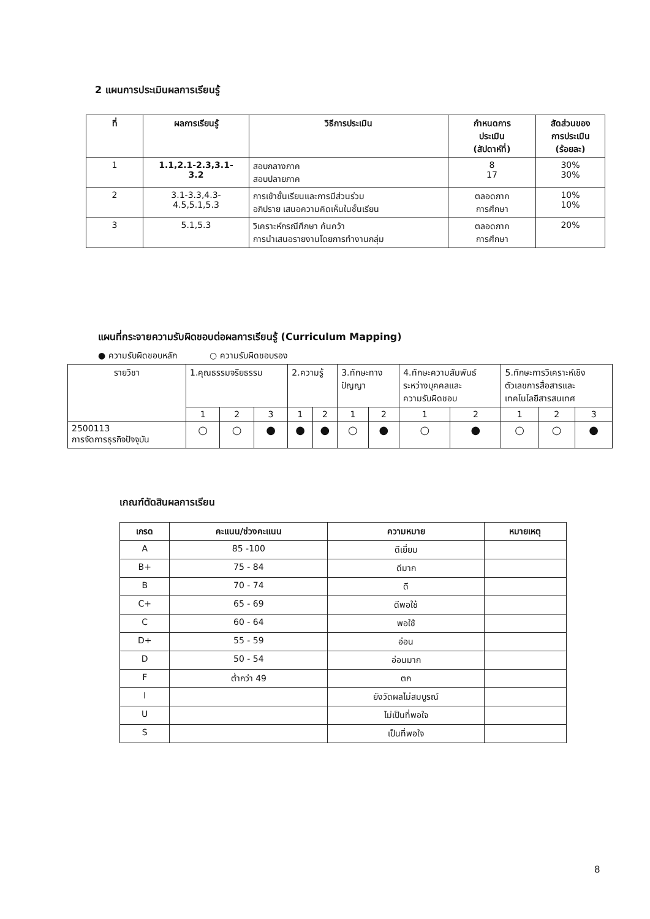2 แผนการประเมินผลการเรียนรู้
| ที่ | ผลการเรียนรู้ | วิธีการประเมิน | กำหนดการ ประเมิน (สัปดาห์ที่) | สัดส่วนของ การประเมิน (ร้อยละ) |
| --- | --- | --- | --- | --- |
| 1 | 1.1,2.1-2.3,3.1- 3.2 | สอบกลางภาค สอบปลายภาค | 8 17 | 30% 30% |
| 2 | 3.1-3.3,4.3- 4.5,5.1,5.3 | การเข้าชั้นเรียนและการมีส่วนร่วม อภิปราย เสนอความคิดเห็นในชั้นเรียน | ตลอดภาค การศึกษา | 10% 10% |
| 3 | 5.1,5.3 | วิเคราะห์กรณีศึกษา ค้นคว้า การนำเสนอรายงานโดยการทำงานกลุ่ม | ตลอดภาค การศึกษา | 20% |
แผนที่กระจายความรับผิดชอบต่อผลการเรียนรู้ (Curriculum Mapping)
● ความรับผิดชอบหลัก ○ ความรับผิดชอบรอง
| รายวิชา | 1.คุณธรรมจริยธรรม | | | 2.ความรู้ | | 3.ทักษะทาง ปัญญา | | 4.ทักษะความสัมพันธ์ ระหว่างบุคคลและ ความรับผิดชอบ | | 5.ทักษะการวิเคราะห์เชิง ตัวเลขการสื่อสารและ เทคโนโลยีสารสนเทศ | | |
| | 1 | 2 | 3 | 1 | 2 | 1 | 2 | 1 | 2 | 1 | 2 | 3 |
| 2500113 การจัดการธุรกิจปัจจุบัน | ○ | ○ | ● | ● | ● | ○ | ● | ○ | ● | ○ | ○ | ● |
เกณฑ์ตัดสินผลการเรียน
| เกรด | คะแนน/ช่วงคะแนน | ความหมาย | หมายเหตุ |
| --- | --- | --- | --- |
| A | 85 -100 | ดีเยี่ยม | |
| B+ | 75 - 84 | ดีมาก | |
| B | 70 - 74 | ดี | |
| C+ | 65 - 69 | ดีพอใช้ | |
| C | 60 - 64 | พอใช้ | |
| D+ | 55 - 59 | อ่อน | |
| D | 50 - 54 | อ่อนมาก | |
| F | ต่ำกว่า 49 | ตก | |
| I | | ยังวัดผลไม่สมบูรณ์ | |
| U | | ไม่เป็นที่พอใจ | |
| S | | เป็นที่พอใจ | |
8